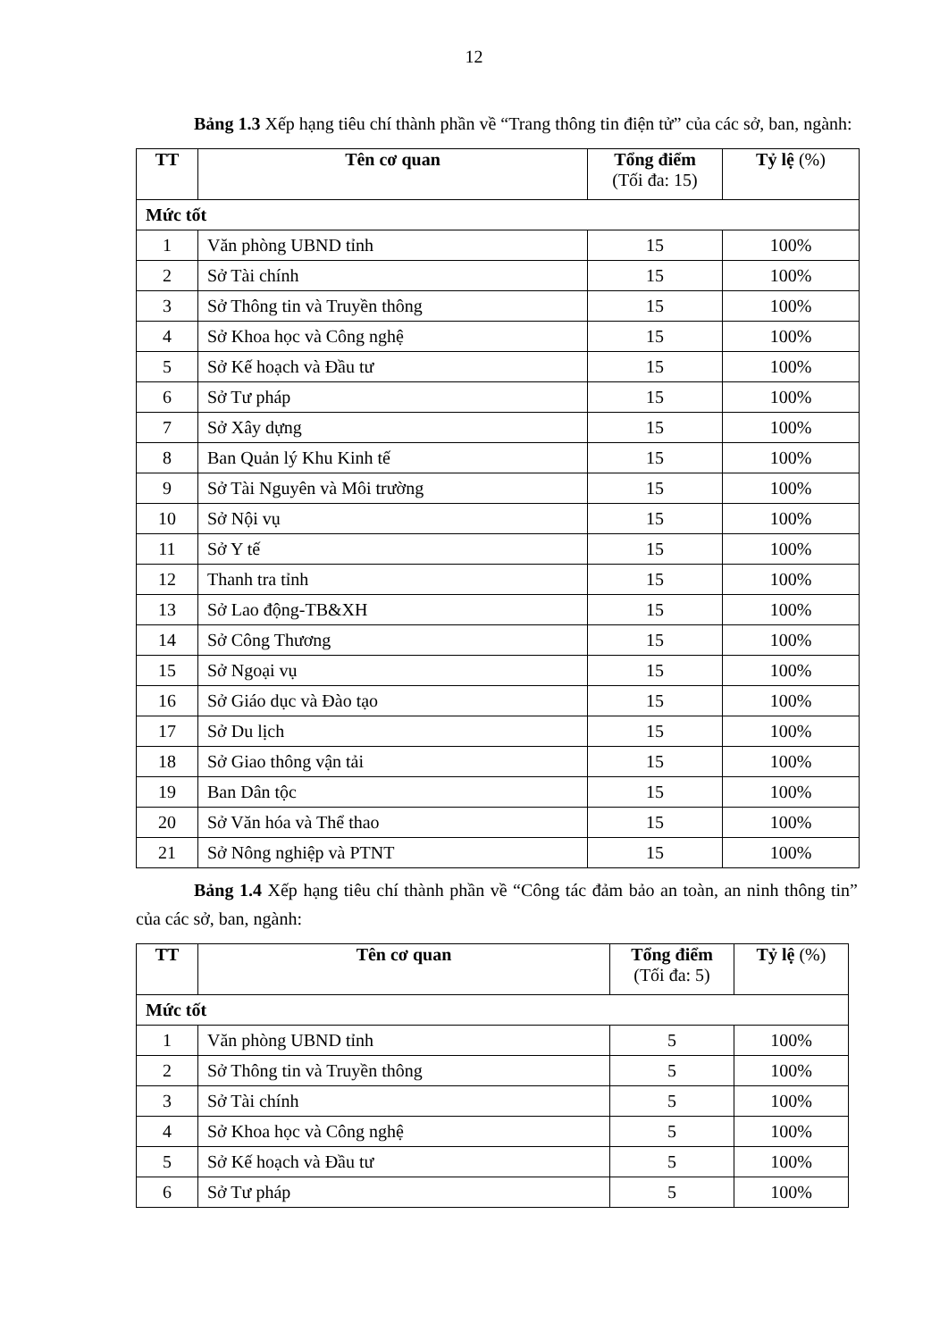12
Bảng 1.3 Xếp hạng tiêu chí thành phần về “Trang thông tin điện tử” của các sở, ban, ngành:
| TT | Tên cơ quan | Tổng điểm (Tối đa: 15) | Tỷ lệ (%) |
| --- | --- | --- | --- |
| Mức tốt | | | |
| 1 | Văn phòng UBND tỉnh | 15 | 100% |
| 2 | Sở Tài chính | 15 | 100% |
| 3 | Sở Thông tin và Truyền thông | 15 | 100% |
| 4 | Sở Khoa học và Công nghệ | 15 | 100% |
| 5 | Sở Kế hoạch và Đầu tư | 15 | 100% |
| 6 | Sở Tư pháp | 15 | 100% |
| 7 | Sở Xây dựng | 15 | 100% |
| 8 | Ban Quản lý Khu Kinh tế | 15 | 100% |
| 9 | Sở Tài Nguyên và Môi trường | 15 | 100% |
| 10 | Sở Nội vụ | 15 | 100% |
| 11 | Sở Y tế | 15 | 100% |
| 12 | Thanh tra tỉnh | 15 | 100% |
| 13 | Sở Lao động-TB&XH | 15 | 100% |
| 14 | Sở Công Thương | 15 | 100% |
| 15 | Sở Ngoại vụ | 15 | 100% |
| 16 | Sở Giáo dục và Đào tạo | 15 | 100% |
| 17 | Sở Du lịch | 15 | 100% |
| 18 | Sở Giao thông vận tải | 15 | 100% |
| 19 | Ban Dân tộc | 15 | 100% |
| 20 | Sở Văn hóa và Thể thao | 15 | 100% |
| 21 | Sở Nông nghiệp và PTNT | 15 | 100% |
Bảng 1.4 Xếp hạng tiêu chí thành phần về “Công tác đảm bảo an toàn, an ninh thông tin” của các sở, ban, ngành:
| TT | Tên cơ quan | Tổng điểm (Tối đa: 5) | Tỷ lệ (%) |
| --- | --- | --- | --- |
| Mức tốt | | | |
| 1 | Văn phòng UBND tỉnh | 5 | 100% |
| 2 | Sở Thông tin và Truyền thông | 5 | 100% |
| 3 | Sở Tài chính | 5 | 100% |
| 4 | Sở Khoa học và Công nghệ | 5 | 100% |
| 5 | Sở Kế hoạch và Đầu tư | 5 | 100% |
| 6 | Sở Tư pháp | 5 | 100% |